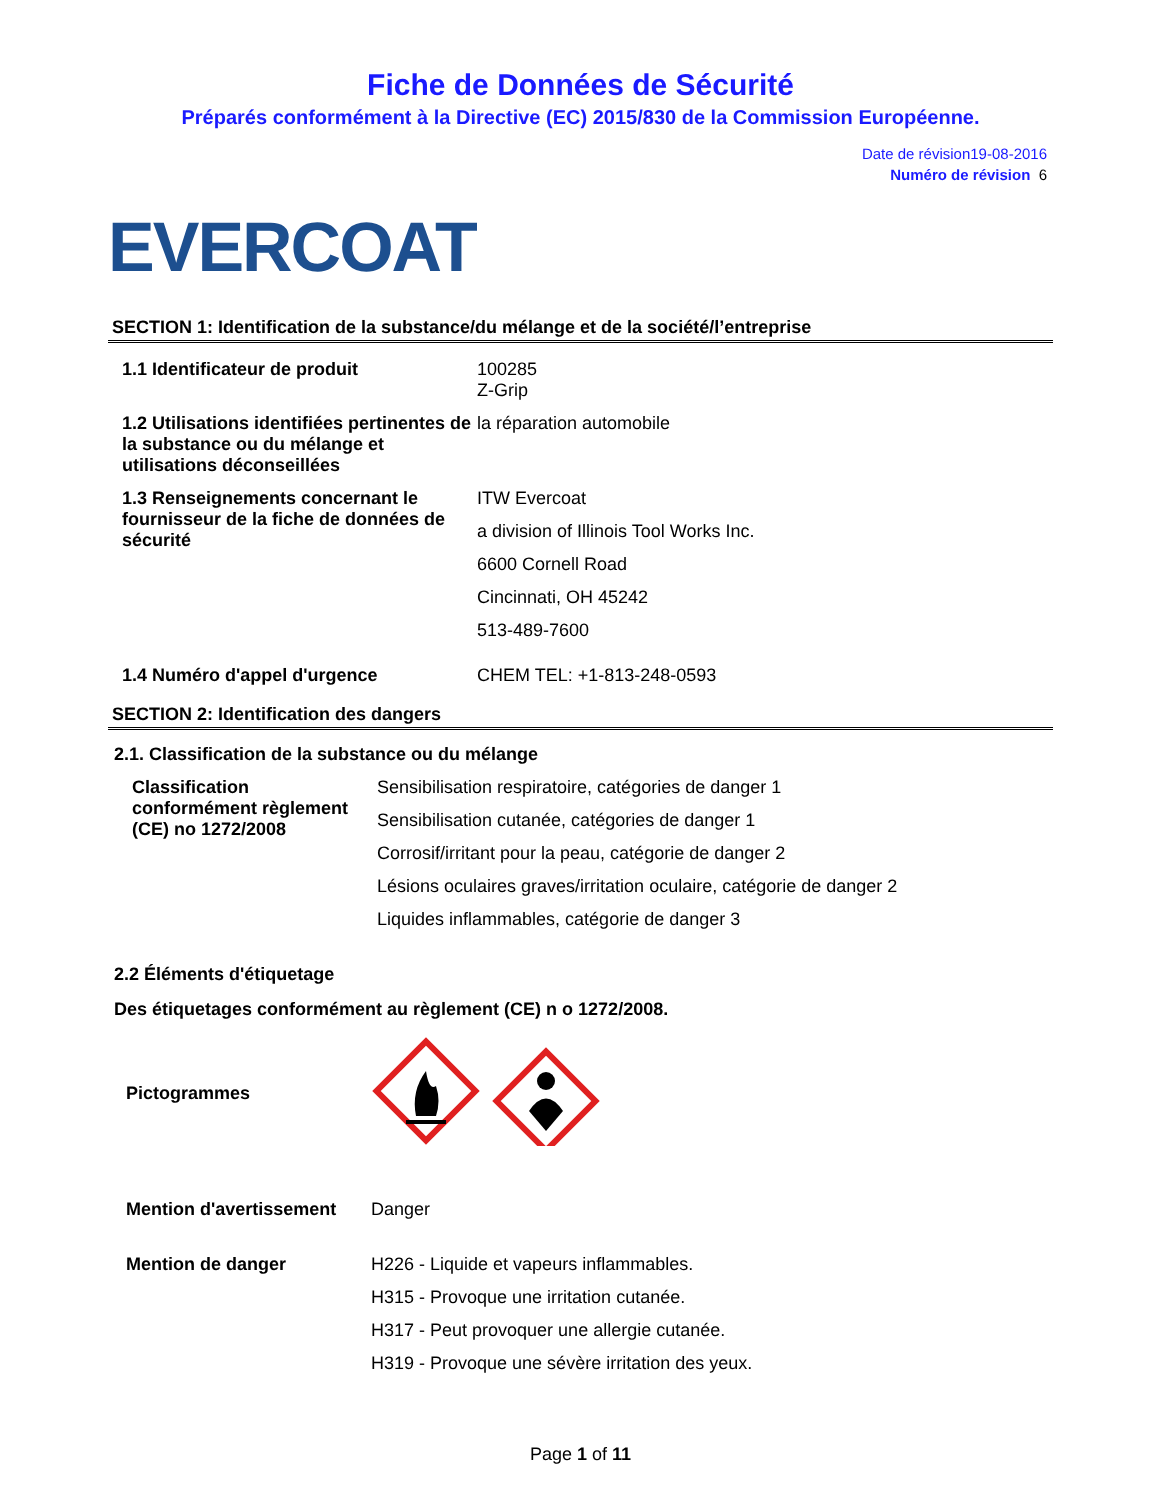Fiche de Données de Sécurité
Préparés conformément à la Directive (EC) 2015/830 de la Commission Européenne.
Date de révision19-08-2016
Numéro de révision 6
EVERCOAT
SECTION 1: Identification de la substance/du mélange et de la société/l’entreprise
| 1.1 Identificateur de produit | 100285 Z-Grip |
| 1.2 Utilisations identifiées pertinentes de la substance ou du mélange et utilisations déconseillées | la réparation automobile |
| 1.3 Renseignements concernant le fournisseur de la fiche de données de sécurité | ITW Evercoat a division of Illinois Tool Works Inc. 6600 Cornell Road Cincinnati, OH 45242 513-489-7600 |
| 1.4 Numéro d'appel d'urgence | CHEM TEL: +1-813-248-0593 |
SECTION 2: Identification des dangers
2.1. Classification de la substance ou du mélange
| Classification conformément règlement (CE) no 1272/2008 | Sensibilisation respiratoire, catégories de danger 1 Sensibilisation cutanée, catégories de danger 1 Corrosif/irritant pour la peau, catégorie de danger 2 Lésions oculaires graves/irritation oculaire, catégorie de danger 2 Liquides inflammables, catégorie de danger 3 |
2.2 Éléments d'étiquetage
Des étiquetages conformément au règlement (CE) n o 1272/2008.
| Pictogrammes | |
| Mention d'avertissement | Danger |
| Mention de danger | H226 - Liquide et vapeurs inflammables. H315 - Provoque une irritation cutanée. H317 - Peut provoquer une allergie cutanée. H319 - Provoque une sévère irritation des yeux. |
Page 1 of 11